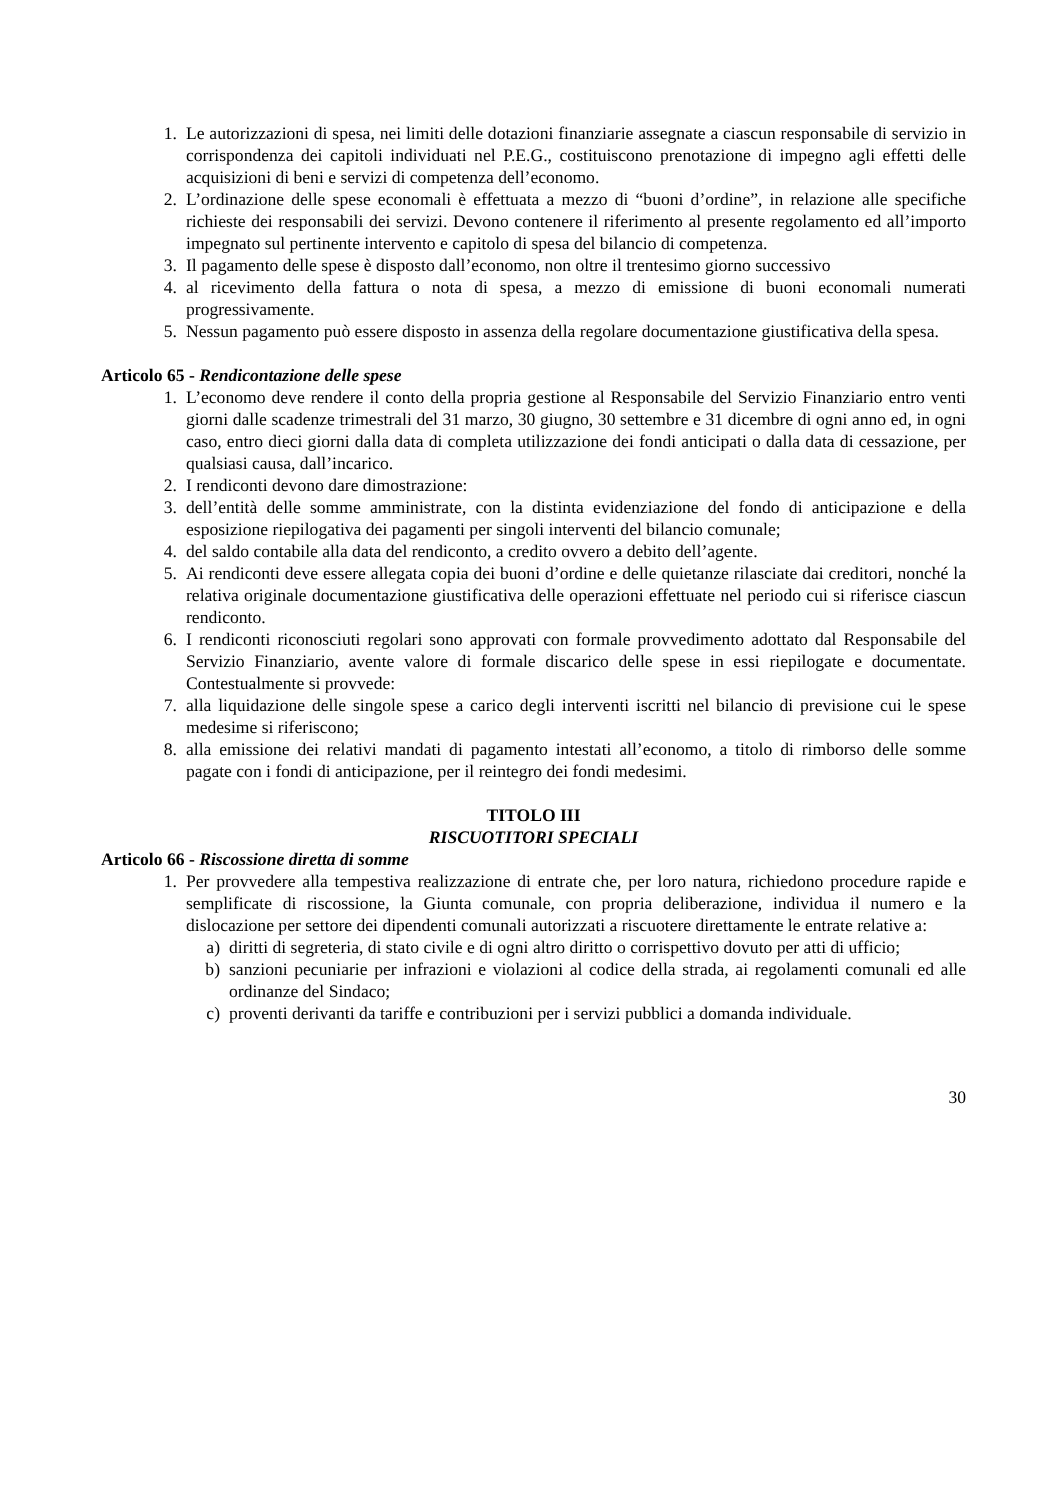1. Le autorizzazioni di spesa, nei limiti delle dotazioni finanziarie assegnate a ciascun responsabile di servizio in corrispondenza dei capitoli individuati nel P.E.G., costituiscono prenotazione di impegno agli effetti delle acquisizioni di beni e servizi di competenza dell’economo.
2. L’ordinazione delle spese economali è effettuata a mezzo di “buoni d’ordine”, in relazione alle specifiche richieste dei responsabili dei servizi. Devono contenere il riferimento al presente regolamento ed all’importo impegnato sul pertinente intervento e capitolo di spesa del bilancio di competenza.
3. Il pagamento delle spese è disposto dall’economo, non oltre il trentesimo giorno successivo
4. al ricevimento della fattura o nota di spesa, a mezzo di emissione di buoni economali numerati progressivamente.
5. Nessun pagamento può essere disposto in assenza della regolare documentazione giustificativa della spesa.
Articolo 65 - Rendicontazione delle spese
1. L’economo deve rendere il conto della propria gestione al Responsabile del Servizio Finanziario entro venti giorni dalle scadenze trimestrali del 31 marzo, 30 giugno, 30 settembre e 31 dicembre di ogni anno ed, in ogni caso, entro dieci giorni dalla data di completa utilizzazione dei fondi anticipati o dalla data di cessazione, per qualsiasi causa, dall’incarico.
2. I rendiconti devono dare dimostrazione:
3. dell’entità delle somme amministrate, con la distinta evidenziazione del fondo di anticipazione e della esposizione riepilogativa dei pagamenti per singoli interventi del bilancio comunale;
4. del saldo contabile alla data del rendiconto, a credito ovvero a debito dell’agente.
5. Ai rendiconti deve essere allegata copia dei buoni d’ordine e delle quietanze rilasciate dai creditori, nonché la relativa originale documentazione giustificativa delle operazioni effettuate nel periodo cui si riferisce ciascun rendiconto.
6. I rendiconti riconosciuti regolari sono approvati con formale provvedimento adottato dal Responsabile del Servizio Finanziario, avente valore di formale discarico delle spese in essi riepilogate e documentate. Contestualmente si provvede:
7. alla liquidazione delle singole spese a carico degli interventi iscritti nel bilancio di previsione cui le spese medesime si riferiscono;
8. alla emissione dei relativi mandati di pagamento intestati all’economo, a titolo di rimborso delle somme pagate con i fondi di anticipazione, per il reintegro dei fondi medesimi.
TITOLO III
RISCUOTITORI SPECIALI
Articolo 66 - Riscossione diretta di somme
1. Per provvedere alla tempestiva realizzazione di entrate che, per loro natura, richiedono procedure rapide e semplificate di riscossione, la Giunta comunale, con propria deliberazione, individua il numero e la dislocazione per settore dei dipendenti comunali autorizzati a riscuotere direttamente le entrate relative a:
a) diritti di segreteria, di stato civile e di ogni altro diritto o corrispettivo dovuto per atti di ufficio;
b) sanzioni pecuniarie per infrazioni e violazioni al codice della strada, ai regolamenti comunali ed alle ordinanze del Sindaco;
c) proventi derivanti da tariffe e contribuzioni per i servizi pubblici a domanda individuale.
30